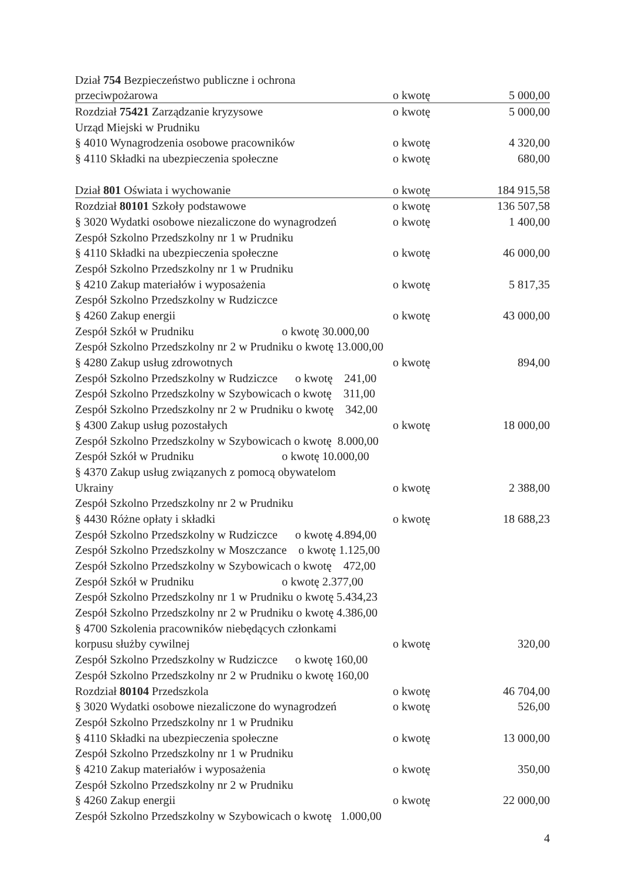| Dział 754 Bezpieczeństwo publiczne i ochrona | | |
| przeciwpożarowa | o kwotę | 5 000,00 |
| Rozdział 75421 Zarządzanie kryzysowe | o kwotę | 5 000,00 |
| Urząd Miejski w Prudniku | | |
| § 4010 Wynagrodzenia osobowe pracowników | o kwotę | 4 320,00 |
| § 4110 Składki na ubezpieczenia społeczne | o kwotę | 680,00 |
| Dział 801 Oświata i wychowanie | o kwotę | 184 915,58 |
| Rozdział 80101 Szkoły podstawowe | o kwotę | 136 507,58 |
| § 3020 Wydatki osobowe niezaliczone do wynagrodzeń | o kwotę | 1 400,00 |
| Zespół Szkolno Przedszkolny nr 1 w Prudniku | | |
| § 4110 Składki na ubezpieczenia społeczne | o kwotę | 46 000,00 |
| Zespół Szkolno Przedszkolny nr 1 w Prudniku | | |
| § 4210 Zakup materiałów i wyposażenia | o kwotę | 5 817,35 |
| Zespół Szkolno Przedszkolny w Rudziczce | | |
| § 4260 Zakup energii | o kwotę | 43 000,00 |
| Zespół Szkół w Prudniku o kwotę 30.000,00 | | |
| Zespół Szkolno Przedszkolny nr 2 w Prudniku o kwotę 13.000,00 | | |
| § 4280 Zakup usług zdrowotnych | o kwotę | 894,00 |
| Zespół Szkolno Przedszkolny w Rudziczce o kwotę 241,00 | | |
| Zespół Szkolno Przedszkolny w Szybowicach o kwotę 311,00 | | |
| Zespół Szkolno Przedszkolny nr 2 w Prudniku o kwotę 342,00 | | |
| § 4300 Zakup usług pozostałych | o kwotę | 18 000,00 |
| Zespół Szkolno Przedszkolny w Szybowicach o kwotę 8.000,00 | | |
| Zespół Szkół w Prudniku o kwotę 10.000,00 | | |
| § 4370 Zakup usług związanych z pomocą obywatelom | | |
| Ukrainy | o kwotę | 2 388,00 |
| Zespół Szkolno Przedszkolny nr 2 w Prudniku | | |
| § 4430 Różne opłaty i składki | o kwotę | 18 688,23 |
| Zespół Szkolno Przedszkolny w Rudziczce o kwotę 4.894,00 | | |
| Zespół Szkolno Przedszkolny w Moszczance o kwotę 1.125,00 | | |
| Zespół Szkolno Przedszkolny w Szybowicach o kwotę 472,00 | | |
| Zespół Szkół w Prudniku o kwotę 2.377,00 | | |
| Zespół Szkolno Przedszkolny nr 1 w Prudniku o kwotę 5.434,23 | | |
| Zespół Szkolno Przedszkolny nr 2 w Prudniku o kwotę 4.386,00 | | |
| § 4700 Szkolenia pracowników niebędących członkami | | |
| korpusu służby cywilnej | o kwotę | 320,00 |
| Zespół Szkolno Przedszkolny w Rudziczce o kwotę 160,00 | | |
| Zespół Szkolno Przedszkolny nr 2 w Prudniku o kwotę 160,00 | | |
| Rozdział 80104 Przedszkola | o kwotę | 46 704,00 |
| § 3020 Wydatki osobowe niezaliczone do wynagrodzeń | o kwotę | 526,00 |
| Zespół Szkolno Przedszkolny nr 1 w Prudniku | | |
| § 4110 Składki na ubezpieczenia społeczne | o kwotę | 13 000,00 |
| Zespół Szkolno Przedszkolny nr 1 w Prudniku | | |
| § 4210 Zakup materiałów i wyposażenia | o kwotę | 350,00 |
| Zespół Szkolno Przedszkolny nr 2 w Prudniku | | |
| § 4260 Zakup energii | o kwotę | 22 000,00 |
| Zespół Szkolno Przedszkolny w Szybowicach o kwotę 1.000,00 | | |
4